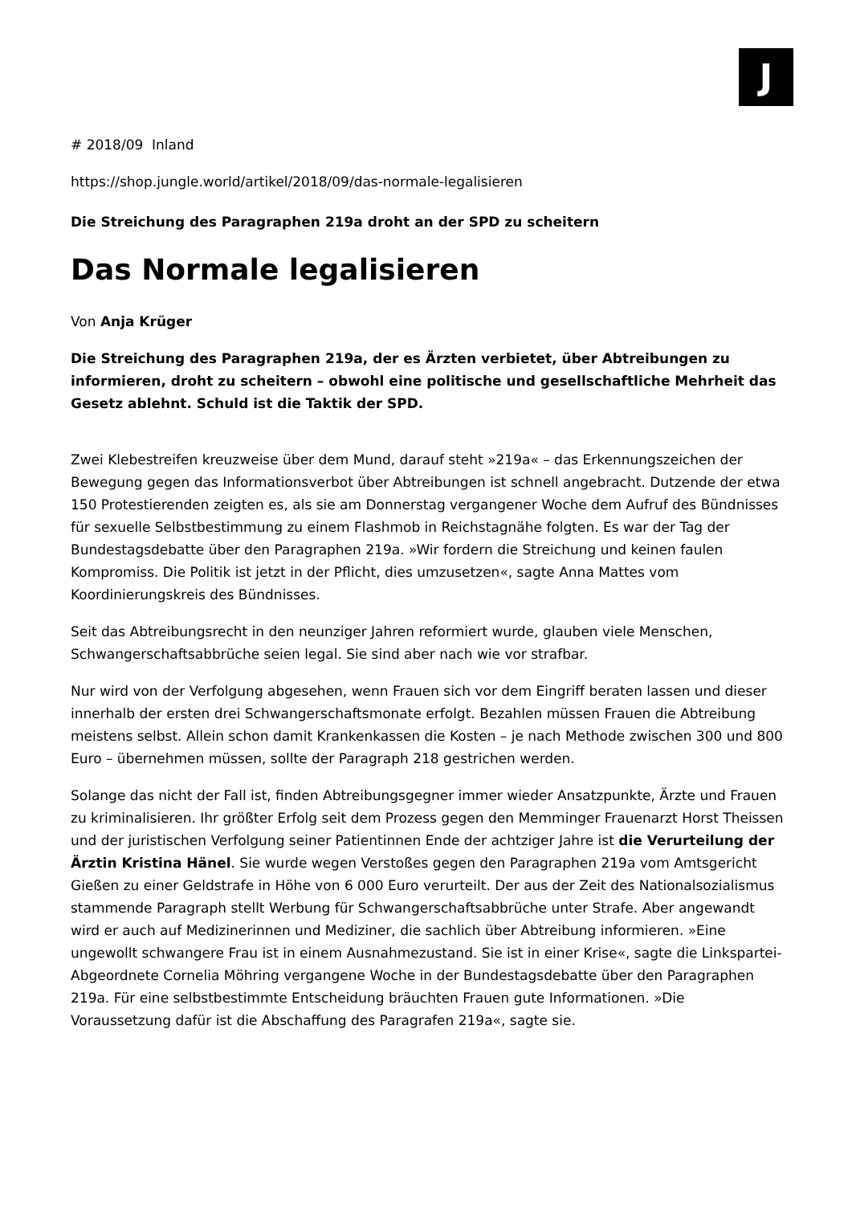J
# 2018/09 Inland
https://shop.jungle.world/artikel/2018/09/das-normale-legalisieren
Die Streichung des Paragraphen 219a droht an der SPD zu scheitern
Das Normale legalisieren
Von Anja Krüger
Die Streichung des Paragraphen 219a, der es Ärzten verbietet, über Abtreibungen zu informieren, droht zu scheitern – obwohl eine politische und gesellschaftliche Mehrheit das Gesetz ablehnt. Schuld ist die Taktik der SPD.
Zwei Klebestreifen kreuzweise über dem Mund, darauf steht »219a« – das Erkennungszeichen der Bewegung gegen das Informationsverbot über Abtreibungen ist schnell angebracht. Dutzende der etwa 150 Protestierenden zeigten es, als sie am Donnerstag vergangener Woche dem Aufruf des Bündnisses für sexuelle Selbstbestimmung zu einem Flashmob in Reichstagnähe folgten. Es war der Tag der Bundestagsdebatte über den Paragraphen 219a. »Wir fordern die Streichung und keinen faulen Kompromiss. Die Politik ist jetzt in der Pflicht, dies umzusetzen«, sagte Anna Mattes vom Koordinierungskreis des Bündnisses.
Seit das Abtreibungsrecht in den neunziger Jahren reformiert wurde, glauben viele Menschen, Schwangerschaftsabbrüche seien legal. Sie sind aber nach wie vor strafbar.
Nur wird von der Verfolgung abgesehen, wenn Frauen sich vor dem Eingriff beraten lassen und dieser innerhalb der ersten drei Schwangerschaftsmonate erfolgt. Bezahlen müssen Frauen die Abtreibung meistens selbst. Allein schon damit Krankenkassen die Kosten – je nach Methode zwischen 300 und 800 Euro – übernehmen müssen, sollte der Paragraph 218 gestrichen werden.
Solange das nicht der Fall ist, finden Abtreibungsgegner immer wieder Ansatzpunkte, Ärzte und Frauen zu kriminalisieren. Ihr größter Erfolg seit dem Prozess gegen den Memminger Frauenarzt Horst Theissen und der juristischen Verfolgung seiner Patientinnen Ende der achtziger Jahre ist die Verurteilung der Ärztin Kristina Hänel. Sie wurde wegen Verstoßes gegen den Paragraphen 219a vom Amtsgericht Gießen zu einer Geldstrafe in Höhe von 6 000 Euro verurteilt. Der aus der Zeit des Nationalsozialismus stammende Paragraph stellt Werbung für Schwangerschaftsabbrüche unter Strafe. Aber angewandt wird er auch auf Medizinerinnen und Mediziner, die sachlich über Abtreibung informieren. »Eine ungewollt schwangere Frau ist in einem Ausnahmezustand. Sie ist in einer Krise«, sagte die Linkspartei-Abgeordnete Cornelia Möhring vergangene Woche in der Bundestagsdebatte über den Paragraphen 219a. Für eine selbstbestimmte Entscheidung bräuchten Frauen gute Informationen. »Die Voraussetzung dafür ist die Abschaffung des Paragrafen 219a«, sagte sie.